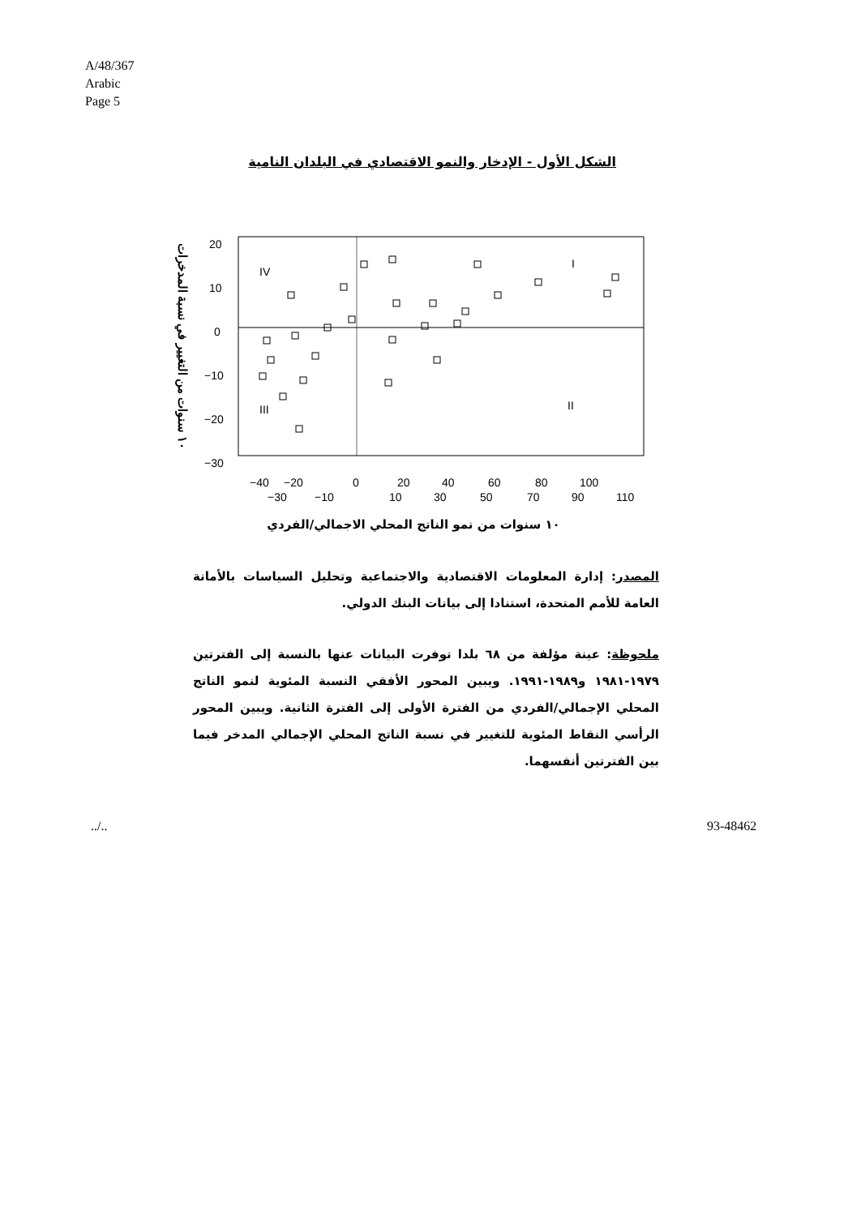A/48/367
Arabic
Page 5
الشكل الأول - الإدخار والنمو الاقتصادي في البلدان النامية
١٠ سنوات من التغيير في نسبة المدخرات
20
10
0
−10
−20
−30
IV
I
III
II
−40
−20
0
20
40
60
80
100
−30
−10
10
30
50
70
90
110
١٠ سنوات من نمو الناتج المحلي الاجمالي/الفردي
المصدر: إدارة المعلومات الاقتصادية والاجتماعية وتحليل السياسات بالأمانة العامة للأمم المتحدة، استنادا إلى بيانات البنك الدولي.
ملحوظة: عينة مؤلفة من ٦٨ بلدا توفرت البيانات عنها بالنسبة إلى الفترتين ١٩٧٩-١٩٨١ و١٩٨٩-١٩٩١. ويبين المحور الأفقي النسبة المئوية لنمو الناتج المحلي الإجمالي/الفردي من الفترة الأولى إلى الفترة الثانية. ويبين المحور الرأسي النقاط المئوية للتغيير في نسبة الناتج المحلي الإجمالي المدخر فيما بين الفترتين أنفسهما.
../.. 93-48462